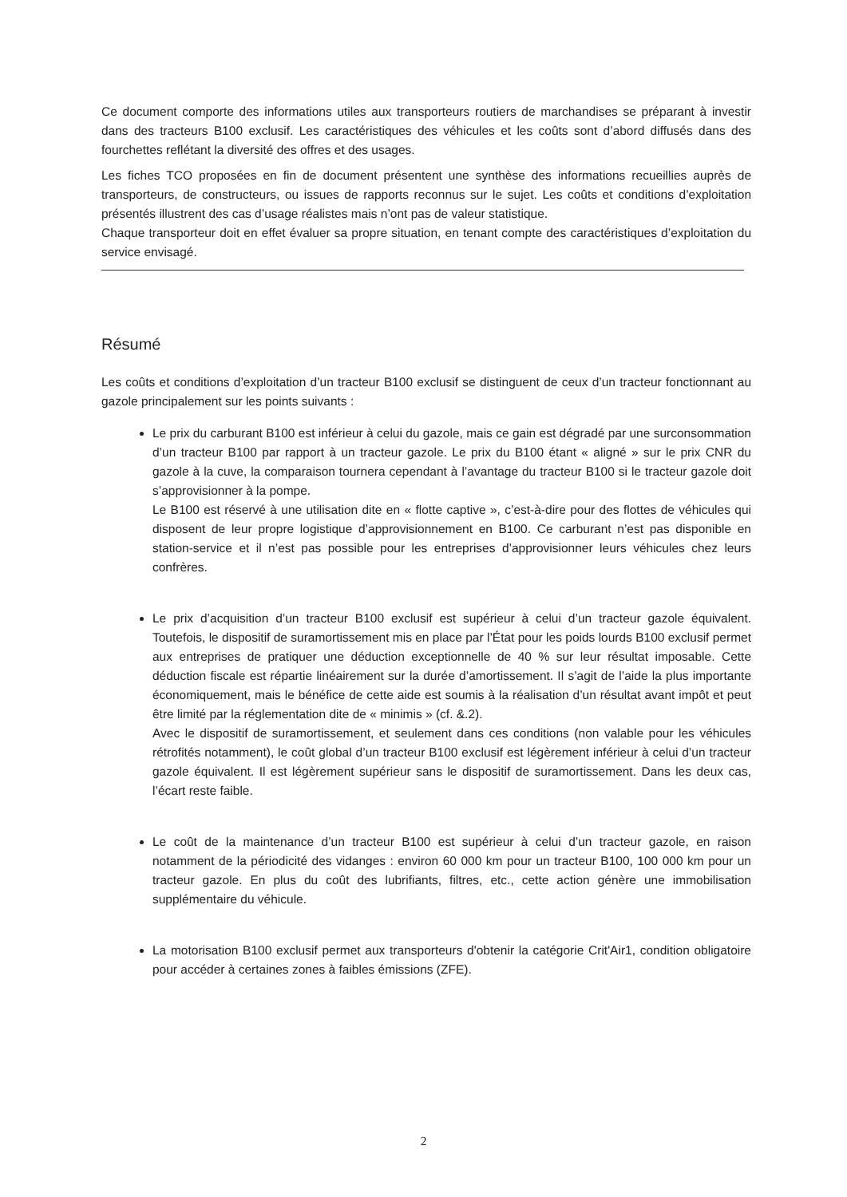Ce document comporte des informations utiles aux transporteurs routiers de marchandises se préparant à investir dans des tracteurs B100 exclusif. Les caractéristiques des véhicules et les coûts sont d’abord diffusés dans des fourchettes reflétant la diversité des offres et des usages.
Les fiches TCO proposées en fin de document présentent une synthèse des informations recueillies auprès de transporteurs, de constructeurs, ou issues de rapports reconnus sur le sujet. Les coûts et conditions d’exploitation présentés illustrent des cas d’usage réalistes mais n’ont pas de valeur statistique.
Chaque transporteur doit en effet évaluer sa propre situation, en tenant compte des caractéristiques d’exploitation du service envisagé.
Résumé
Les coûts et conditions d’exploitation d’un tracteur B100 exclusif se distinguent de ceux d’un tracteur fonctionnant au gazole principalement sur les points suivants :
Le prix du carburant B100 est inférieur à celui du gazole, mais ce gain est dégradé par une surconsommation d’un tracteur B100 par rapport à un tracteur gazole. Le prix du B100 étant « aligné » sur le prix CNR du gazole à la cuve, la comparaison tournera cependant à l’avantage du tracteur B100 si le tracteur gazole doit s’approvisionner à la pompe.
Le B100 est réservé à une utilisation dite en « flotte captive », c’est-à-dire pour des flottes de véhicules qui disposent de leur propre logistique d’approvisionnement en B100. Ce carburant n’est pas disponible en station-service et il n’est pas possible pour les entreprises d’approvisionner leurs véhicules chez leurs confrères.
Le prix d’acquisition d’un tracteur B100 exclusif est supérieur à celui d’un tracteur gazole équivalent. Toutefois, le dispositif de suramortissement mis en place par l’État pour les poids lourds B100 exclusif permet aux entreprises de pratiquer une déduction exceptionnelle de 40 % sur leur résultat imposable. Cette déduction fiscale est répartie linéairement sur la durée d’amortissement. Il s’agit de l’aide la plus importante économiquement, mais le bénéfice de cette aide est soumis à la réalisation d’un résultat avant impôt et peut être limité par la réglementation dite de « minimis » (cf. &.2).
Avec le dispositif de suramortissement, et seulement dans ces conditions (non valable pour les véhicules rétrofités notamment), le coût global d’un tracteur B100 exclusif est légèrement inférieur à celui d’un tracteur gazole équivalent. Il est légèrement supérieur sans le dispositif de suramortissement. Dans les deux cas, l’écart reste faible.
Le coût de la maintenance d’un tracteur B100 est supérieur à celui d’un tracteur gazole, en raison notamment de la périodicité des vidanges : environ 60 000 km pour un tracteur B100, 100 000 km pour un tracteur gazole. En plus du coût des lubrifiants, filtres, etc., cette action génère une immobilisation supplémentaire du véhicule.
La motorisation B100 exclusif permet aux transporteurs d'obtenir la catégorie Crit'Air1, condition obligatoire pour accéder à certaines zones à faibles émissions (ZFE).
2